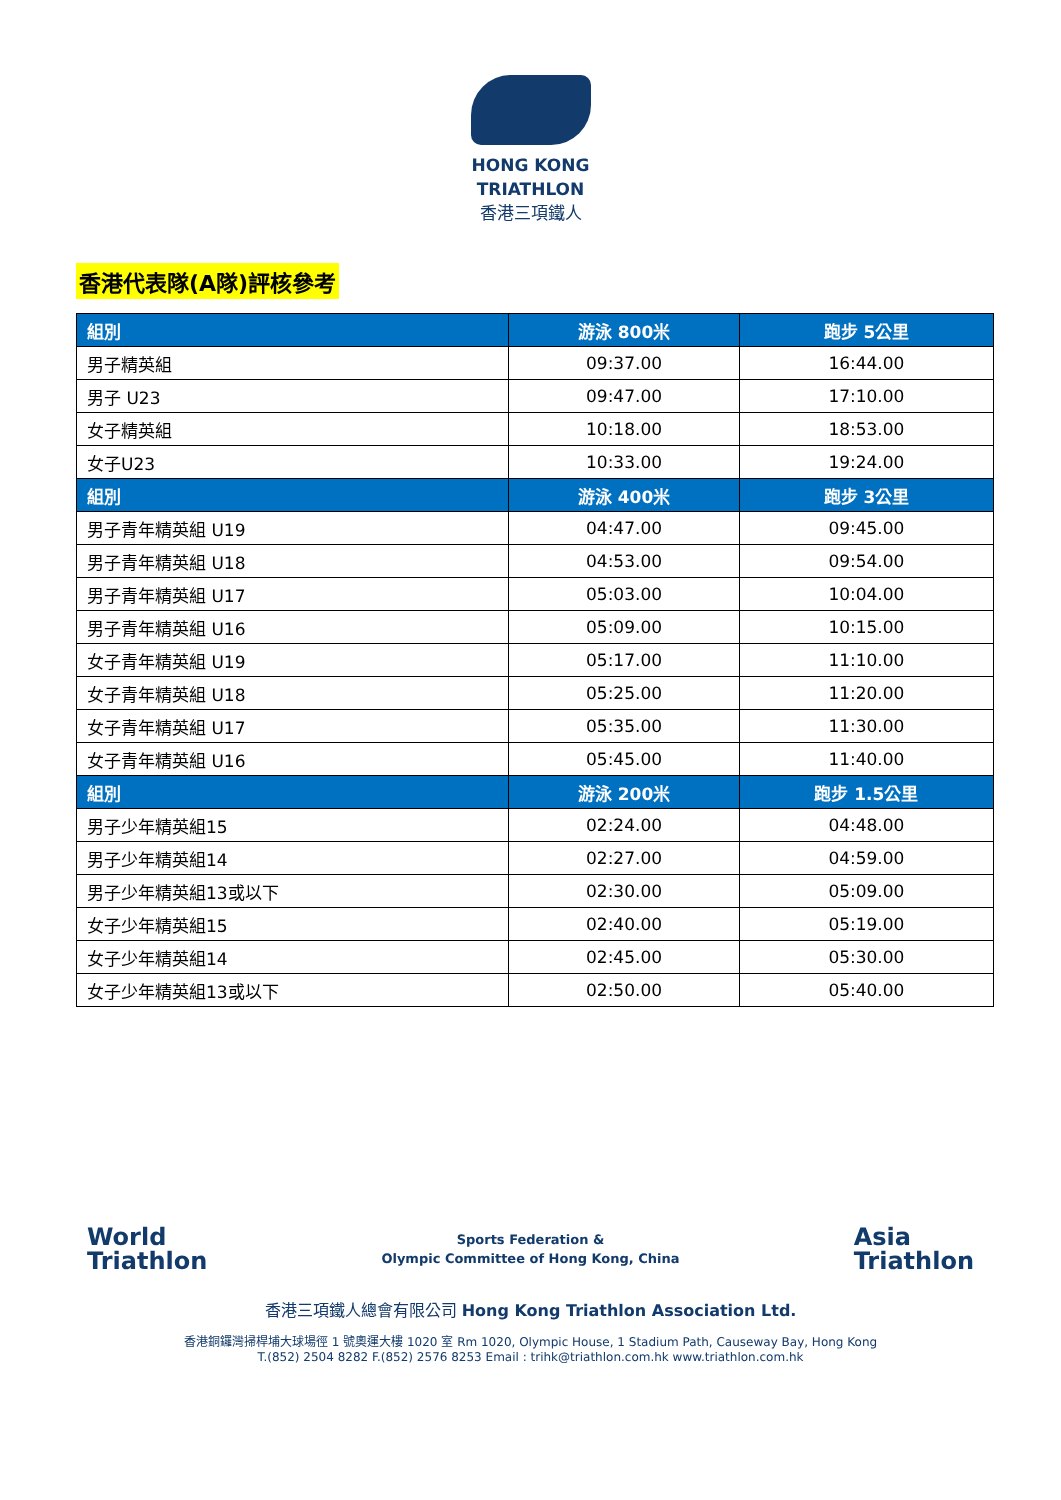HONG KONG
TRIATHLON
香港三項鐵人
香港代表隊(A隊)評核參考
| 組別 | 游泳 800米 | 跑步 5公里 |
| --- | --- | --- |
| 男子精英組 | 09:37.00 | 16:44.00 |
| 男子 U23 | 09:47.00 | 17:10.00 |
| 女子精英組 | 10:18.00 | 18:53.00 |
| 女子U23 | 10:33.00 | 19:24.00 |
| 組別 | 游泳 400米 | 跑步 3公里 |
| 男子青年精英組 U19 | 04:47.00 | 09:45.00 |
| 男子青年精英組 U18 | 04:53.00 | 09:54.00 |
| 男子青年精英組 U17 | 05:03.00 | 10:04.00 |
| 男子青年精英組 U16 | 05:09.00 | 10:15.00 |
| 女子青年精英組 U19 | 05:17.00 | 11:10.00 |
| 女子青年精英組 U18 | 05:25.00 | 11:20.00 |
| 女子青年精英組 U17 | 05:35.00 | 11:30.00 |
| 女子青年精英組 U16 | 05:45.00 | 11:40.00 |
| 組別 | 游泳 200米 | 跑步 1.5公里 |
| 男子少年精英組15 | 02:24.00 | 04:48.00 |
| 男子少年精英組14 | 02:27.00 | 04:59.00 |
| 男子少年精英組13或以下 | 02:30.00 | 05:09.00 |
| 女子少年精英組15 | 02:40.00 | 05:19.00 |
| 女子少年精英組14 | 02:45.00 | 05:30.00 |
| 女子少年精英組13或以下 | 02:50.00 | 05:40.00 |
World
Triathlon
Sports Federation &
Olympic Committee of Hong Kong, China
Asia
Triathlon
香港三項鐵人總會有限公司 Hong Kong Triathlon Association Ltd.
香港銅鑼灣掃桿埔大球場徑 1 號奧運大樓 1020 室 Rm 1020, Olympic House, 1 Stadium Path, Causeway Bay, Hong Kong
T.(852) 2504 8282 F.(852) 2576 8253 Email : trihk@triathlon.com.hk www.triathlon.com.hk